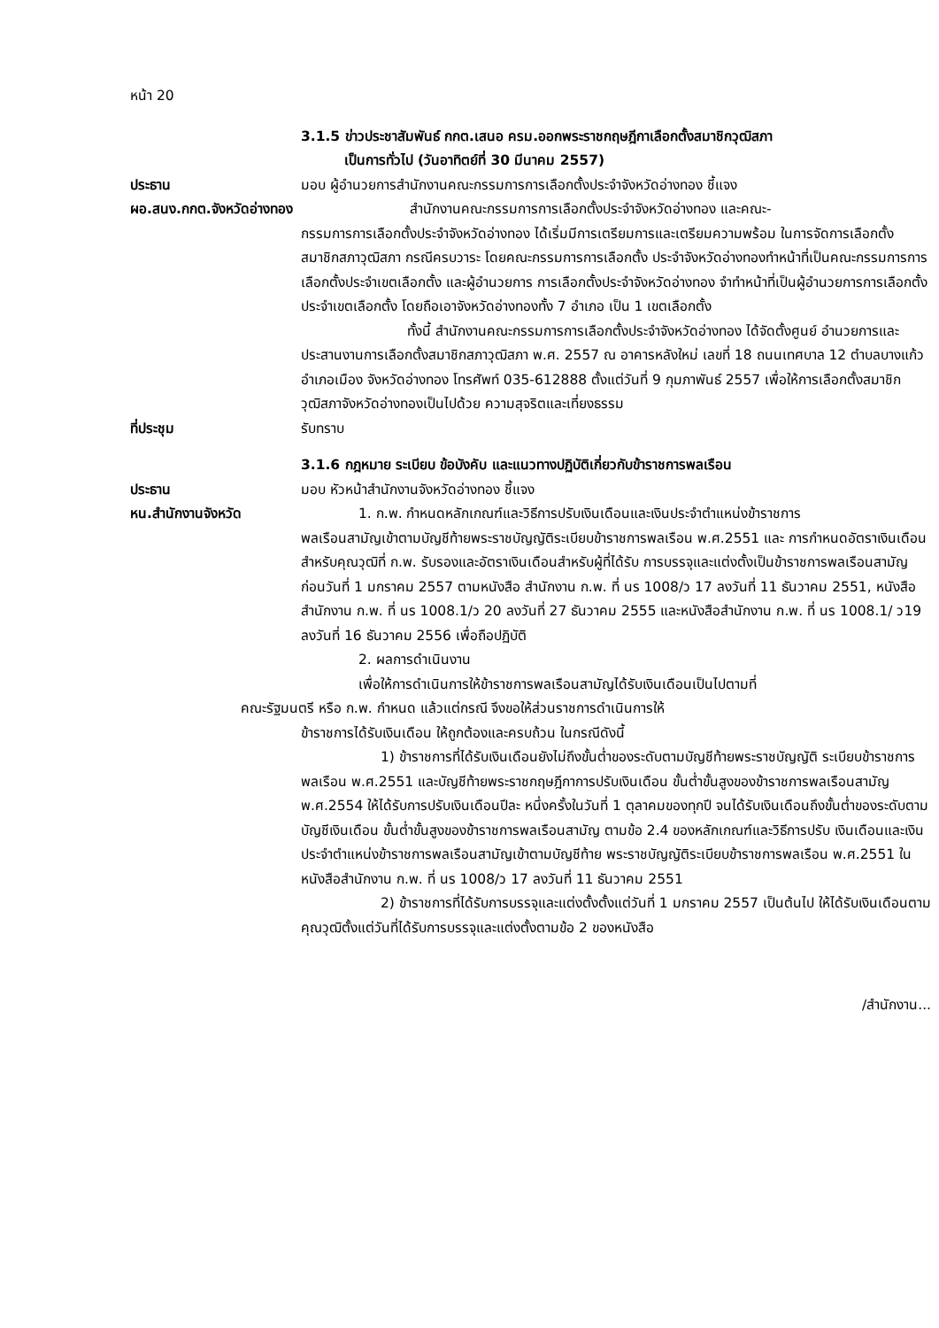หน้า 20
3.1.5 ข่าวประชาสัมพันธ์ กกต.เสนอ ครม.ออกพระราชกฤษฎีกาเลือกตั้งสมาชิกวุฒิสภา
เป็นการทั่วไป (วันอาทิตย์ที่ 30 มีนาคม 2557)
ประธาน มอบ ผู้อำนวยการสำนักงานคณะกรรมการการเลือกตั้งประจำจังหวัดอ่างทอง ชี้แจง
ผอ.สนง.กกต.จังหวัดอ่างทอง
สำนักงานคณะกรรมการการเลือกตั้งประจำจังหวัดอ่างทอง และคณะ-
กรรมการการเลือกตั้งประจำจังหวัดอ่างทอง ได้เริ่มมีการเตรียมการและเตรียมความพร้อม ในการจัดการเลือกตั้งสมาชิกสภาวุฒิสภา กรณีครบวาระ โดยคณะกรรมการการเลือกตั้ง ประจำจังหวัดอ่างทองทำหน้าที่เป็นคณะกรรมการการเลือกตั้งประจำเขตเลือกตั้ง และผู้อำนวยการ การเลือกตั้งประจำจังหวัดอ่างทอง จำทำหน้าที่เป็นผู้อำนวยการการเลือกตั้ง ประจำเขตเลือกตั้ง โดยถือเอาจังหวัดอ่างทองทั้ง 7 อำเภอ เป็น 1 เขตเลือกตั้ง
ทั้งนี้ สำนักงานคณะกรรมการการเลือกตั้งประจำจังหวัดอ่างทอง ได้จัดตั้งศูนย์ อำนวยการและประสานงานการเลือกตั้งสมาชิกสภาวุฒิสภา พ.ศ. 2557 ณ อาคารหลังใหม่ เลขที่ 18 ถนนเทศบาล 12 ตำบลบางแก้ว อำเภอเมือง จังหวัดอ่างทอง โทรศัพท์ 035-612888 ตั้งแต่วันที่ 9 กุมภาพันธ์ 2557 เพื่อให้การเลือกตั้งสมาชิกวุฒิสภาจังหวัดอ่างทองเป็นไปด้วย ความสุจริตและเที่ยงธรรม
ที่ประชุม รับทราบ
3.1.6 กฎหมาย ระเบียบ ข้อบังคับ และแนวทางปฏิบัติเกี่ยวกับข้าราชการพลเรือน
ประธาน มอบ หัวหน้าสำนักงานจังหวัดอ่างทอง ชี้แจง
หน.สำนักงานจังหวัด 1. ก.พ. กำหนดหลักเกณฑ์และวิธีการปรับเงินเดือนและเงินประจำตำแหน่งข้าราชการ
พลเรือนสามัญเข้าตามบัญชีท้ายพระราชบัญญัติระเบียบข้าราชการพลเรือน พ.ศ.2551 และ การกำหนดอัตราเงินเดือนสำหรับคุณวุฒิที่ ก.พ. รับรองและอัตราเงินเดือนสำหรับผู้ที่ได้รับ การบรรจุและแต่งตั้งเป็นข้าราชการพลเรือนสามัญก่อนวันที่ 1 มกราคม 2557 ตามหนังสือ สำนักงาน ก.พ. ที่ นร 1008/ว 17 ลงวันที่ 11 ธันวาคม 2551, หนังสือสำนักงาน ก.พ. ที่ นร 1008.1/ว 20 ลงวันที่ 27 ธันวาคม 2555 และหนังสือสำนักงาน ก.พ. ที่ นร 1008.1/ ว19 ลงวันที่ 16 ธันวาคม 2556 เพื่อถือปฏิบัติ
2. ผลการดำเนินงาน
เพื่อให้การดำเนินการให้ข้าราชการพลเรือนสามัญได้รับเงินเดือนเป็นไปตามที่
คณะรัฐมนตรี หรือ ก.พ. กำหนด แล้วแต่กรณี จึงขอให้ส่วนราชการดำเนินการให้
ข้าราชการได้รับเงินเดือน ให้ถูกต้องและครบถ้วน ในกรณีดังนี้
1) ข้าราชการที่ได้รับเงินเดือนยังไม่ถึงขั้นต่ำของระดับตามบัญชีท้ายพระราชบัญญัติ ระเบียบข้าราชการพลเรือน พ.ศ.2551 และบัญชีท้ายพระราชกฤษฎีกาการปรับเงินเดือน ขั้นต่ำขั้นสูงของข้าราชการพลเรือนสามัญ พ.ศ.2554 ให้ได้รับการปรับเงินเดือนปีละ หนึ่งครั้งในวันที่ 1 ตุลาคมของทุกปี จนได้รับเงินเดือนถึงขั้นต่ำของระดับตามบัญชีเงินเดือน ขั้นต่ำขั้นสูงของข้าราชการพลเรือนสามัญ ตามข้อ 2.4 ของหลักเกณฑ์และวิธีการปรับ เงินเดือนและเงินประจำตำแหน่งข้าราชการพลเรือนสามัญเข้าตามบัญชีท้าย พระราชบัญญัติระเบียบข้าราชการพลเรือน พ.ศ.2551 ในหนังสือสำนักงาน ก.พ. ที่ นร 1008/ว 17 ลงวันที่ 11 ธันวาคม 2551
2) ข้าราชการที่ได้รับการบรรจุและแต่งตั้งตั้งแต่วันที่ 1 มกราคม 2557 เป็นต้นไป ให้ได้รับเงินเดือนตามคุณวุฒิตั้งแต่วันที่ได้รับการบรรจุและแต่งตั้งตามข้อ 2 ของหนังสือ
/สำนักงาน...